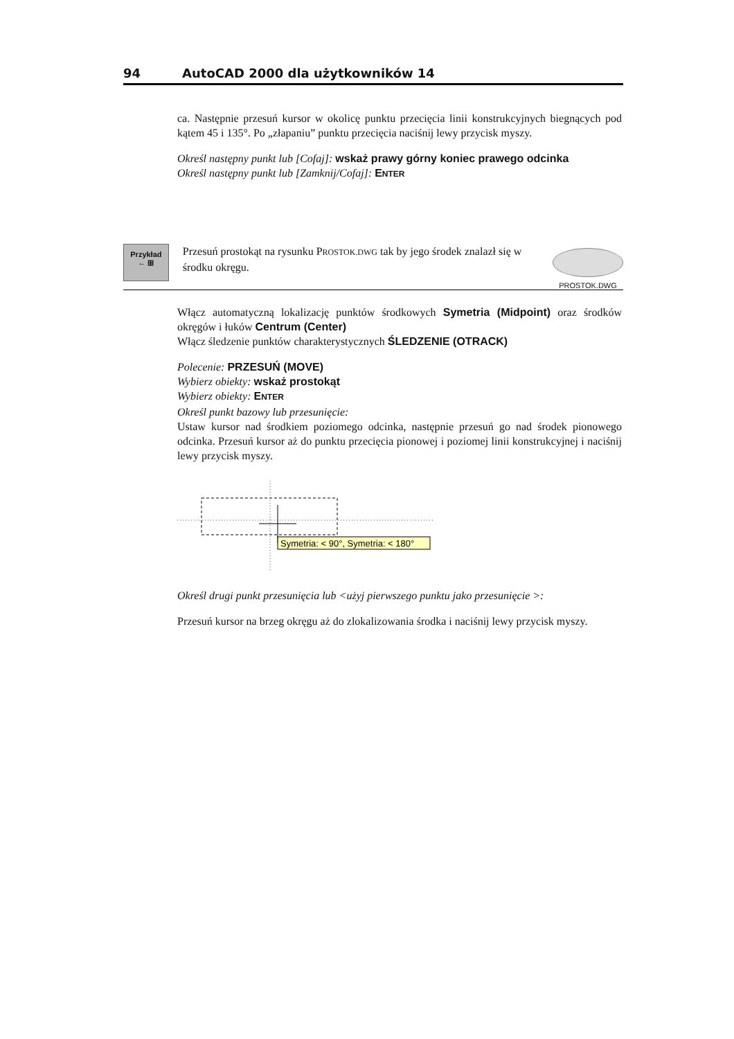94 AutoCAD 2000 dla użytkowników 14
ca. Następnie przesuń kursor w okolicę punktu przecięcia linii konstrukcyjnych biegnących pod kątem 45 i 135°. Po „złapaniu” punktu przecięcia naciśnij lewy przycisk myszy.
Określ następny punkt lub [Cofaj]: wskaż prawy górny koniec prawego odcinka
Określ następny punkt lub [Zamknij/Cofaj]: ENTER
Przykład
← ⊞
Przesuń prostokąt na rysunku PROSTOK.DWG tak by jego środek znalazł się w środku okręgu.
PROSTOK.DWG
Włącz automatyczną lokalizację punktów środkowych Symetria (Midpoint) oraz środków okręgów i łuków Centrum (Center)
Włącz śledzenie punktów charakterystycznych ŚLEDZENIE (OTRACK)
Polecenie: PRZESUŃ (MOVE)
Wybierz obiekty: wskaż prostokąt
Wybierz obiekty: ENTER
Określ punkt bazowy lub przesunięcie:
Ustaw kursor nad środkiem poziomego odcinka, następnie przesuń go nad środek pionowego odcinka. Przesuń kursor aż do punktu przecięcia pionowej i poziomej linii konstrukcyjnej i naciśnij lewy przycisk myszy.
Symetria: < 90°, Symetria: < 180°
Określ drugi punkt przesunięcia lub <użyj pierwszego punktu jako przesunięcie >:
Przesuń kursor na brzeg okręgu aż do zlokalizowania środka i naciśnij lewy przycisk myszy.